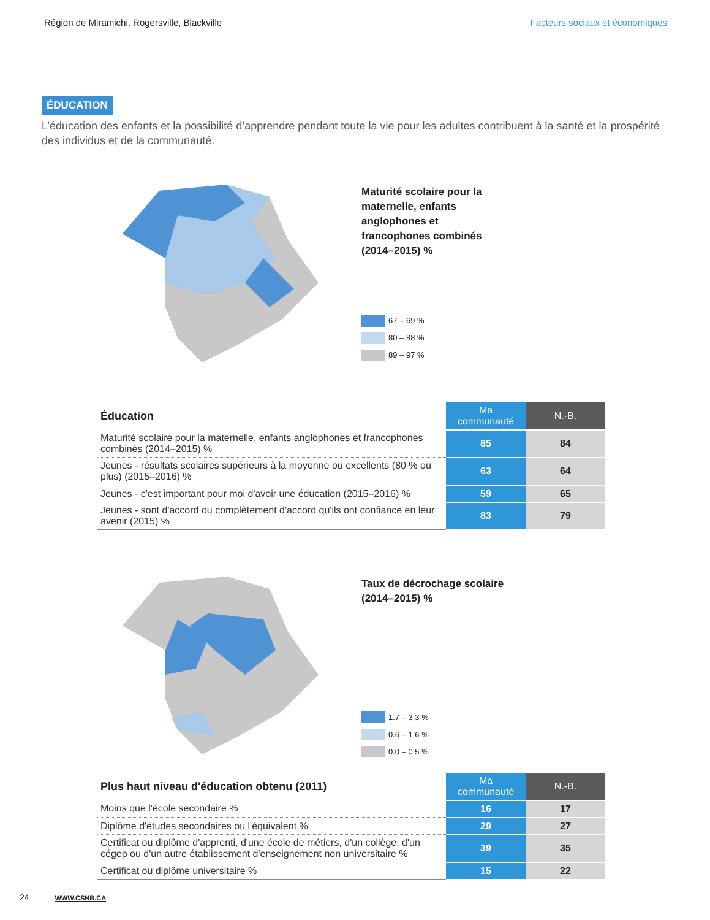Région de Miramichi, Rogersville, Blackville Facteurs sociaux et économiques
ÉDUCATION
L’éducation des enfants et la possibilité d’apprendre pendant toute la vie pour les adultes contribuent à la santé et la prospérité des individus et de la communauté.
Maturité scolaire pour la
maternelle, enfants
anglophones et
francophones combinés
(2014–2015) %
67 – 69 %
80 – 88 %
89 – 97 %
| Éducation | Ma communauté | N.-B. |
| --- | --- | --- |
| Maturité scolaire pour la maternelle, enfants anglophones et francophones combinés (2014–2015) % | 85 | 84 |
| Jeunes - résultats scolaires supérieurs à la moyenne ou excellents (80 % ou plus) (2015–2016) % | 63 | 64 |
| Jeunes - c'est important pour moi d'avoir une éducation (2015–2016) % | 59 | 65 |
| Jeunes - sont d'accord ou complètement d'accord qu'ils ont confiance en leur avenir (2015) % | 83 | 79 |
Taux de décrochage scolaire
(2014–2015) %
1.7 – 3.3 %
0.6 – 1.6 %
0.0 – 0.5 %
| Plus haut niveau d'éducation obtenu (2011) | Ma communauté | N.-B. |
| --- | --- | --- |
| Moins que l'école secondaire % | 16 | 17 |
| Diplôme d'études secondaires ou l'équivalent % | 29 | 27 |
| Certificat ou diplôme d'apprenti, d'une école de métiers, d'un collège, d'un cégep ou d'un autre établissement d'enseignement non universitaire % | 39 | 35 |
| Certificat ou diplôme universitaire % | 15 | 22 |
24 WWW.CSNB.CA